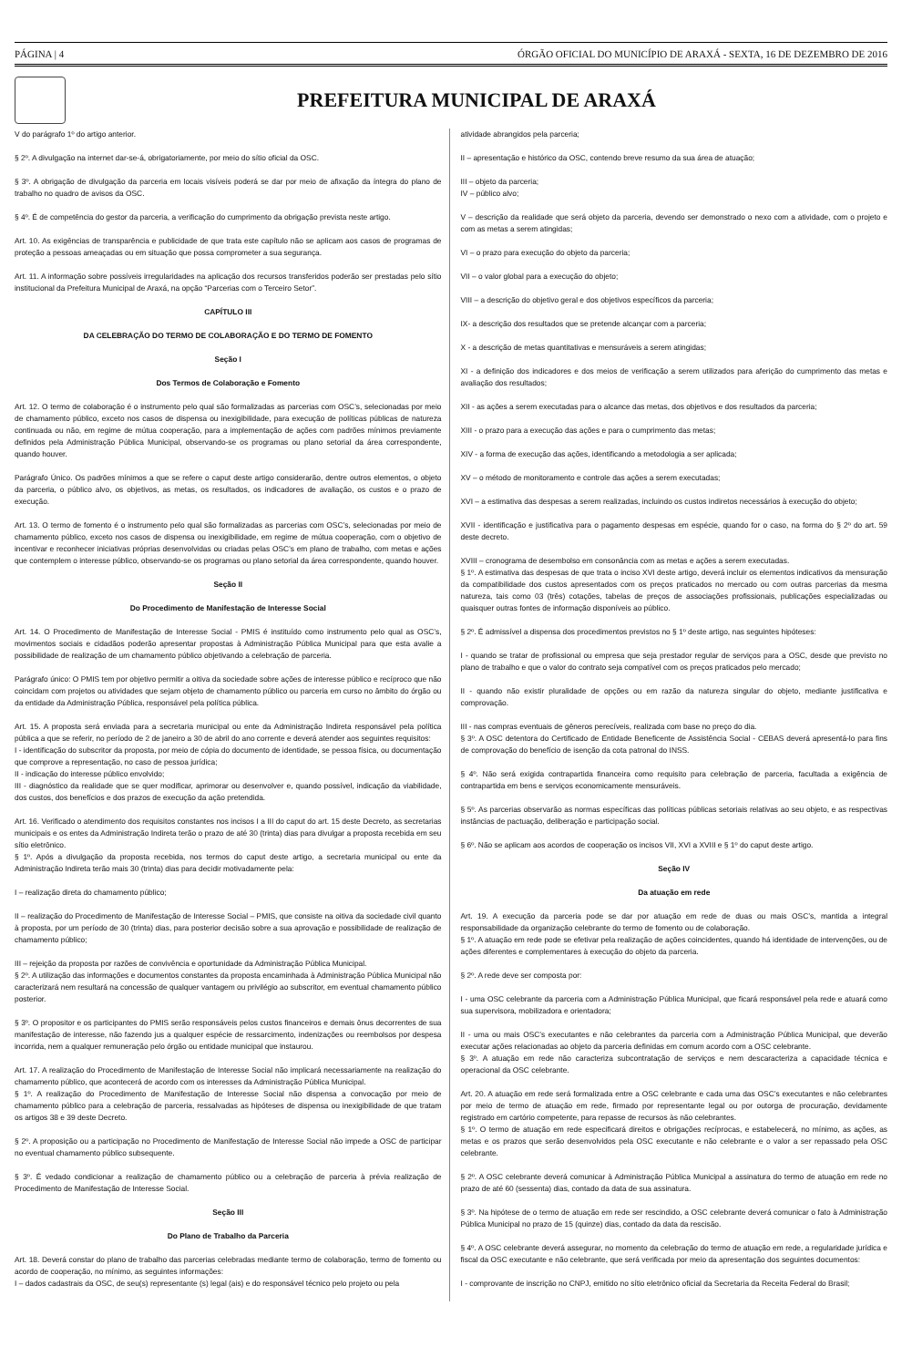PÁGINA | 4 ÓRGÃO OFICIAL DO MUNICÍPIO DE ARAXÁ - SEXTA, 16 DE DEZEMBRO DE 2016
PREFEITURA MUNICIPAL DE ARAXÁ
V do parágrafo 1º do artigo anterior.
§ 2º. A divulgação na internet dar-se-á, obrigatoriamente, por meio do sítio oficial da OSC.
§ 3º. A obrigação de divulgação da parceria em locais visíveis poderá se dar por meio de afixação da íntegra do plano de trabalho no quadro de avisos da OSC.
§ 4º. É de competência do gestor da parceria, a verificação do cumprimento da obrigação prevista neste artigo.
Art. 10. As exigências de transparência e publicidade de que trata este capítulo não se aplicam aos casos de programas de proteção a pessoas ameaçadas ou em situação que possa comprometer a sua segurança.
Art. 11. A informação sobre possíveis irregularidades na aplicação dos recursos transferidos poderão ser prestadas pelo sítio institucional da Prefeitura Municipal de Araxá, na opção “Parcerias com o Terceiro Setor”.
CAPÍTULO III
DA CELEBRAÇÃO DO TERMO DE COLABORAÇÃO E DO TERMO DE FOMENTO
Seção I
Dos Termos de Colaboração e Fomento
Art. 12. O termo de colaboração é o instrumento pelo qual são formalizadas as parcerias com OSC’s, selecionadas por meio de chamamento público, exceto nos casos de dispensa ou inexigibilidade, para execução de políticas públicas de natureza continuada ou não, em regime de mútua cooperação, para a implementação de ações com padrões mínimos previamente definidos pela Administração Pública Municipal, observando-se os programas ou plano setorial da área correspondente, quando houver.
Parágrafo Único. Os padrões mínimos a que se refere o caput deste artigo considerarão, dentre outros elementos, o objeto da parceria, o público alvo, os objetivos, as metas, os resultados, os indicadores de avaliação, os custos e o prazo de execução.
Art. 13. O termo de fomento é o instrumento pelo qual são formalizadas as parcerias com OSC’s, selecionadas por meio de chamamento público, exceto nos casos de dispensa ou inexigibilidade, em regime de mútua cooperação, com o objetivo de incentivar e reconhecer iniciativas próprias desenvolvidas ou criadas pelas OSC’s em plano de trabalho, com metas e ações que contemplem o interesse público, observando-se os programas ou plano setorial da área correspondente, quando houver.
Seção II
Do Procedimento de Manifestação de Interesse Social
Art. 14. O Procedimento de Manifestação de Interesse Social - PMIS é instituído como instrumento pelo qual as OSC’s, movimentos sociais e cidadãos poderão apresentar propostas à Administração Pública Municipal para que esta avalie a possibilidade de realização de um chamamento público objetivando a celebração de parceria.
Parágrafo único: O PMIS tem por objetivo permitir a oitiva da sociedade sobre ações de interesse público e recíproco que não coincidam com projetos ou atividades que sejam objeto de chamamento público ou parceria em curso no âmbito do órgão ou da entidade da Administração Pública, responsável pela política pública.
Art. 15. A proposta será enviada para a secretaria municipal ou ente da Administração Indireta responsável pela política pública a que se referir, no período de 2 de janeiro a 30 de abril do ano corrente e deverá atender aos seguintes requisitos:
I - identificação do subscritor da proposta, por meio de cópia do documento de identidade, se pessoa física, ou documentação que comprove a representação, no caso de pessoa jurídica;
II - indicação do interesse público envolvido;
III - diagnóstico da realidade que se quer modificar, aprimorar ou desenvolver e, quando possível, indicação da viabilidade, dos custos, dos benefícios e dos prazos de execução da ação pretendida.
Art. 16. Verificado o atendimento dos requisitos constantes nos incisos I a III do caput do art. 15 deste Decreto, as secretarias municipais e os entes da Administração Indireta terão o prazo de até 30 (trinta) dias para divulgar a proposta recebida em seu sítio eletrônico.
§ 1º. Após a divulgação da proposta recebida, nos termos do caput deste artigo, a secretaria municipal ou ente da Administração Indireta terão mais 30 (trinta) dias para decidir motivadamente pela:
I – realização direta do chamamento público;
II – realização do Procedimento de Manifestação de Interesse Social – PMIS, que consiste na oitiva da sociedade civil quanto à proposta, por um período de 30 (trinta) dias, para posterior decisão sobre a sua aprovação e possibilidade de realização de chamamento público;
III – rejeição da proposta por razões de convivência e oportunidade da Administração Pública Municipal.
§ 2º. A utilização das informações e documentos constantes da proposta encaminhada à Administração Pública Municipal não caracterizará nem resultará na concessão de qualquer vantagem ou privilégio ao subscritor, em eventual chamamento público posterior.
§ 3º. O propositor e os participantes do PMIS serão responsáveis pelos custos financeiros e demais ônus decorrentes de sua manifestação de interesse, não fazendo jus a qualquer espécie de ressarcimento, indenizações ou reembolsos por despesa incorrida, nem a qualquer remuneração pelo órgão ou entidade municipal que instaurou.
Art. 17. A realização do Procedimento de Manifestação de Interesse Social não implicará necessariamente na realização do chamamento público, que acontecerá de acordo com os interesses da Administração Pública Municipal.
§ 1º. A realização do Procedimento de Manifestação de Interesse Social não dispensa a convocação por meio de chamamento público para a celebração de parceria, ressalvadas as hipóteses de dispensa ou inexigibilidade de que tratam os artigos 38 e 39 deste Decreto.
§ 2º. A proposição ou a participação no Procedimento de Manifestação de Interesse Social não impede a OSC de participar no eventual chamamento público subsequente.
§ 3º. É vedado condicionar a realização de chamamento público ou a celebração de parceria à prévia realização de Procedimento de Manifestação de Interesse Social.
Seção III
Do Plano de Trabalho da Parceria
Art. 18. Deverá constar do plano de trabalho das parcerias celebradas mediante termo de colaboração, termo de fomento ou acordo de cooperação, no mínimo, as seguintes informações:
I – dados cadastrais da OSC, de seu(s) representante (s) legal (ais) e do responsável técnico pelo projeto ou pela
atividade abrangidos pela parceria;
II – apresentação e histórico da OSC, contendo breve resumo da sua área de atuação;
III – objeto da parceria;
IV – público alvo;
V – descrição da realidade que será objeto da parceria, devendo ser demonstrado o nexo com a atividade, com o projeto e com as metas a serem atingidas;
VI – o prazo para execução do objeto da parceria;
VII – o valor global para a execução do objeto;
VIII – a descrição do objetivo geral e dos objetivos específicos da parceria;
IX- a descrição dos resultados que se pretende alcançar com a parceria;
X - a descrição de metas quantitativas e mensuráveis a serem atingidas;
XI - a definição dos indicadores e dos meios de verificação a serem utilizados para aferição do cumprimento das metas e avaliação dos resultados;
XII - as ações a serem executadas para o alcance das metas, dos objetivos e dos resultados da parceria;
XIII - o prazo para a execução das ações e para o cumprimento das metas;
XIV - a forma de execução das ações, identificando a metodologia a ser aplicada;
XV – o método de monitoramento e controle das ações a serem executadas;
XVI – a estimativa das despesas a serem realizadas, incluindo os custos indiretos necessários à execução do objeto;
XVII - identificação e justificativa para o pagamento despesas em espécie, quando for o caso, na forma do § 2º do art. 59 deste decreto.
XVIII – cronograma de desembolso em consonância com as metas e ações a serem executadas.
§ 1º. A estimativa das despesas de que trata o inciso XVI deste artigo, deverá incluir os elementos indicativos da mensuração da compatibilidade dos custos apresentados com os preços praticados no mercado ou com outras parcerias da mesma natureza, tais como 03 (três) cotações, tabelas de preços de associações profissionais, publicações especializadas ou quaisquer outras fontes de informação disponíveis ao público.
§ 2º. É admissível a dispensa dos procedimentos previstos no § 1º deste artigo, nas seguintes hipóteses:
I - quando se tratar de profissional ou empresa que seja prestador regular de serviços para a OSC, desde que previsto no plano de trabalho e que o valor do contrato seja compatível com os preços praticados pelo mercado;
II - quando não existir pluralidade de opções ou em razão da natureza singular do objeto, mediante justificativa e comprovação.
III - nas compras eventuais de gêneros perecíveis, realizada com base no preço do dia.
§ 3º. A OSC detentora do Certificado de Entidade Beneficente de Assistência Social - CEBAS deverá apresentá-lo para fins de comprovação do benefício de isenção da cota patronal do INSS.
§ 4º. Não será exigida contrapartida financeira como requisito para celebração de parceria, facultada a exigência de contrapartida em bens e serviços economicamente mensuráveis.
§ 5º. As parcerias observarão as normas específicas das políticas públicas setoriais relativas ao seu objeto, e as respectivas instâncias de pactuação, deliberação e participação social.
§ 6º. Não se aplicam aos acordos de cooperação os incisos VII, XVI a XVIII e § 1º do caput deste artigo.
Seção IV
Da atuação em rede
Art. 19. A execução da parceria pode se dar por atuação em rede de duas ou mais OSC’s, mantida a integral responsabilidade da organização celebrante do termo de fomento ou de colaboração.
§ 1º. A atuação em rede pode se efetivar pela realização de ações coincidentes, quando há identidade de intervenções, ou de ações diferentes e complementares à execução do objeto da parceria.
§ 2º. A rede deve ser composta por:
I - uma OSC celebrante da parceria com a Administração Pública Municipal, que ficará responsável pela rede e atuará como sua supervisora, mobilizadora e orientadora;
II - uma ou mais OSC’s executantes e não celebrantes da parceria com a Administração Pública Municipal, que deverão executar ações relacionadas ao objeto da parceria definidas em comum acordo com a OSC celebrante.
§ 3º. A atuação em rede não caracteriza subcontratação de serviços e nem descaracteriza a capacidade técnica e operacional da OSC celebrante.
Art. 20. A atuação em rede será formalizada entre a OSC celebrante e cada uma das OSC’s executantes e não celebrantes por meio de termo de atuação em rede, firmado por representante legal ou por outorga de procuração, devidamente registrado em cartório competente, para repasse de recursos às não celebrantes.
§ 1º. O termo de atuação em rede especificará direitos e obrigações recíprocas, e estabelecerá, no mínimo, as ações, as metas e os prazos que serão desenvolvidos pela OSC executante e não celebrante e o valor a ser repassado pela OSC celebrante.
§ 2º. A OSC celebrante deverá comunicar à Administração Pública Municipal a assinatura do termo de atuação em rede no prazo de até 60 (sessenta) dias, contado da data de sua assinatura.
§ 3º. Na hipótese de o termo de atuação em rede ser rescindido, a OSC celebrante deverá comunicar o fato à Administração Pública Municipal no prazo de 15 (quinze) dias, contado da data da rescisão.
§ 4º. A OSC celebrante deverá assegurar, no momento da celebração do termo de atuação em rede, a regularidade jurídica e fiscal da OSC executante e não celebrante, que será verificada por meio da apresentação dos seguintes documentos:
I - comprovante de inscrição no CNPJ, emitido no sítio eletrônico oficial da Secretaria da Receita Federal do Brasil;